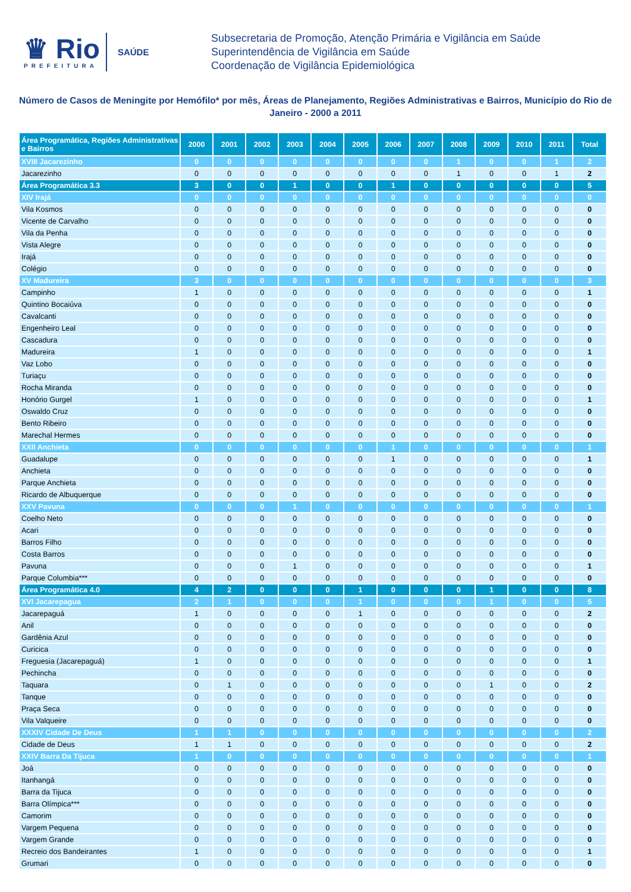♛ Rio
PREFEITURA
SAÚDE
Subsecretaria de Promoção, Atenção Primária e Vigilância em Saúde
Superintendência de Vigilância em Saúde
Coordenação de Vigilância Epidemiológica
Número de Casos de Meningite por Hemófilo* por mês, Áreas de Planejamento, Regiões Administrativas e Bairros, Município do Rio de Janeiro - 2000 a 2011
| Área Programática, Regiões Administrativas e Bairros | 2000 | 2001 | 2002 | 2003 | 2004 | 2005 | 2006 | 2007 | 2008 | 2009 | 2010 | 2011 | Total |
| --- | --- | --- | --- | --- | --- | --- | --- | --- | --- | --- | --- | --- | --- |
| XVIII Jacarezinho | 0 | 0 | 0 | 0 | 0 | 0 | 0 | 0 | 1 | 0 | 0 | 1 | 2 |
| Jacarezinho | 0 | 0 | 0 | 0 | 0 | 0 | 0 | 0 | 1 | 0 | 0 | 1 | 2 |
| Área Programática 3.3 | 3 | 0 | 0 | 1 | 0 | 0 | 1 | 0 | 0 | 0 | 0 | 0 | 5 |
| XIV Irajá | 0 | 0 | 0 | 0 | 0 | 0 | 0 | 0 | 0 | 0 | 0 | 0 | 0 |
| Vila Kosmos | 0 | 0 | 0 | 0 | 0 | 0 | 0 | 0 | 0 | 0 | 0 | 0 | 0 |
| Vicente de Carvalho | 0 | 0 | 0 | 0 | 0 | 0 | 0 | 0 | 0 | 0 | 0 | 0 | 0 |
| Vila da Penha | 0 | 0 | 0 | 0 | 0 | 0 | 0 | 0 | 0 | 0 | 0 | 0 | 0 |
| Vista Alegre | 0 | 0 | 0 | 0 | 0 | 0 | 0 | 0 | 0 | 0 | 0 | 0 | 0 |
| Irajá | 0 | 0 | 0 | 0 | 0 | 0 | 0 | 0 | 0 | 0 | 0 | 0 | 0 |
| Colégio | 0 | 0 | 0 | 0 | 0 | 0 | 0 | 0 | 0 | 0 | 0 | 0 | 0 |
| XV Madureira | 3 | 0 | 0 | 0 | 0 | 0 | 0 | 0 | 0 | 0 | 0 | 0 | 3 |
| Campinho | 1 | 0 | 0 | 0 | 0 | 0 | 0 | 0 | 0 | 0 | 0 | 0 | 1 |
| Quintino Bocaiúva | 0 | 0 | 0 | 0 | 0 | 0 | 0 | 0 | 0 | 0 | 0 | 0 | 0 |
| Cavalcanti | 0 | 0 | 0 | 0 | 0 | 0 | 0 | 0 | 0 | 0 | 0 | 0 | 0 |
| Engenheiro Leal | 0 | 0 | 0 | 0 | 0 | 0 | 0 | 0 | 0 | 0 | 0 | 0 | 0 |
| Cascadura | 0 | 0 | 0 | 0 | 0 | 0 | 0 | 0 | 0 | 0 | 0 | 0 | 0 |
| Madureira | 1 | 0 | 0 | 0 | 0 | 0 | 0 | 0 | 0 | 0 | 0 | 0 | 1 |
| Vaz Lobo | 0 | 0 | 0 | 0 | 0 | 0 | 0 | 0 | 0 | 0 | 0 | 0 | 0 |
| Turiaçu | 0 | 0 | 0 | 0 | 0 | 0 | 0 | 0 | 0 | 0 | 0 | 0 | 0 |
| Rocha Miranda | 0 | 0 | 0 | 0 | 0 | 0 | 0 | 0 | 0 | 0 | 0 | 0 | 0 |
| Honório Gurgel | 1 | 0 | 0 | 0 | 0 | 0 | 0 | 0 | 0 | 0 | 0 | 0 | 1 |
| Oswaldo Cruz | 0 | 0 | 0 | 0 | 0 | 0 | 0 | 0 | 0 | 0 | 0 | 0 | 0 |
| Bento Ribeiro | 0 | 0 | 0 | 0 | 0 | 0 | 0 | 0 | 0 | 0 | 0 | 0 | 0 |
| Marechal Hermes | 0 | 0 | 0 | 0 | 0 | 0 | 0 | 0 | 0 | 0 | 0 | 0 | 0 |
| XXII Anchieta | 0 | 0 | 0 | 0 | 0 | 0 | 1 | 0 | 0 | 0 | 0 | 0 | 1 |
| Guadalupe | 0 | 0 | 0 | 0 | 0 | 0 | 1 | 0 | 0 | 0 | 0 | 0 | 1 |
| Anchieta | 0 | 0 | 0 | 0 | 0 | 0 | 0 | 0 | 0 | 0 | 0 | 0 | 0 |
| Parque Anchieta | 0 | 0 | 0 | 0 | 0 | 0 | 0 | 0 | 0 | 0 | 0 | 0 | 0 |
| Ricardo de Albuquerque | 0 | 0 | 0 | 0 | 0 | 0 | 0 | 0 | 0 | 0 | 0 | 0 | 0 |
| XXV Pavuna | 0 | 0 | 0 | 1 | 0 | 0 | 0 | 0 | 0 | 0 | 0 | 0 | 1 |
| Coelho Neto | 0 | 0 | 0 | 0 | 0 | 0 | 0 | 0 | 0 | 0 | 0 | 0 | 0 |
| Acari | 0 | 0 | 0 | 0 | 0 | 0 | 0 | 0 | 0 | 0 | 0 | 0 | 0 |
| Barros Filho | 0 | 0 | 0 | 0 | 0 | 0 | 0 | 0 | 0 | 0 | 0 | 0 | 0 |
| Costa Barros | 0 | 0 | 0 | 0 | 0 | 0 | 0 | 0 | 0 | 0 | 0 | 0 | 0 |
| Pavuna | 0 | 0 | 0 | 1 | 0 | 0 | 0 | 0 | 0 | 0 | 0 | 0 | 1 |
| Parque Columbia*** | 0 | 0 | 0 | 0 | 0 | 0 | 0 | 0 | 0 | 0 | 0 | 0 | 0 |
| Área Programática 4.0 | 4 | 2 | 0 | 0 | 0 | 1 | 0 | 0 | 0 | 1 | 0 | 0 | 8 |
| XVI Jacarepagua | 2 | 1 | 0 | 0 | 0 | 1 | 0 | 0 | 0 | 1 | 0 | 0 | 5 |
| Jacarepaguá | 1 | 0 | 0 | 0 | 0 | 1 | 0 | 0 | 0 | 0 | 0 | 0 | 2 |
| Anil | 0 | 0 | 0 | 0 | 0 | 0 | 0 | 0 | 0 | 0 | 0 | 0 | 0 |
| Gardênia Azul | 0 | 0 | 0 | 0 | 0 | 0 | 0 | 0 | 0 | 0 | 0 | 0 | 0 |
| Curicica | 0 | 0 | 0 | 0 | 0 | 0 | 0 | 0 | 0 | 0 | 0 | 0 | 0 |
| Freguesia (Jacarepaguá) | 1 | 0 | 0 | 0 | 0 | 0 | 0 | 0 | 0 | 0 | 0 | 0 | 1 |
| Pechincha | 0 | 0 | 0 | 0 | 0 | 0 | 0 | 0 | 0 | 0 | 0 | 0 | 0 |
| Taquara | 0 | 1 | 0 | 0 | 0 | 0 | 0 | 0 | 0 | 1 | 0 | 0 | 2 |
| Tanque | 0 | 0 | 0 | 0 | 0 | 0 | 0 | 0 | 0 | 0 | 0 | 0 | 0 |
| Praça Seca | 0 | 0 | 0 | 0 | 0 | 0 | 0 | 0 | 0 | 0 | 0 | 0 | 0 |
| Vila Valqueire | 0 | 0 | 0 | 0 | 0 | 0 | 0 | 0 | 0 | 0 | 0 | 0 | 0 |
| XXXIV Cidade De Deus | 1 | 1 | 0 | 0 | 0 | 0 | 0 | 0 | 0 | 0 | 0 | 0 | 2 |
| Cidade de Deus | 1 | 1 | 0 | 0 | 0 | 0 | 0 | 0 | 0 | 0 | 0 | 0 | 2 |
| XXIV Barra Da Tijuca | 1 | 0 | 0 | 0 | 0 | 0 | 0 | 0 | 0 | 0 | 0 | 0 | 1 |
| Joá | 0 | 0 | 0 | 0 | 0 | 0 | 0 | 0 | 0 | 0 | 0 | 0 | 0 |
| Itanhangá | 0 | 0 | 0 | 0 | 0 | 0 | 0 | 0 | 0 | 0 | 0 | 0 | 0 |
| Barra da Tijuca | 0 | 0 | 0 | 0 | 0 | 0 | 0 | 0 | 0 | 0 | 0 | 0 | 0 |
| Barra Olímpica*** | 0 | 0 | 0 | 0 | 0 | 0 | 0 | 0 | 0 | 0 | 0 | 0 | 0 |
| Camorim | 0 | 0 | 0 | 0 | 0 | 0 | 0 | 0 | 0 | 0 | 0 | 0 | 0 |
| Vargem Pequena | 0 | 0 | 0 | 0 | 0 | 0 | 0 | 0 | 0 | 0 | 0 | 0 | 0 |
| Vargem Grande | 0 | 0 | 0 | 0 | 0 | 0 | 0 | 0 | 0 | 0 | 0 | 0 | 0 |
| Recreio dos Bandeirantes | 1 | 0 | 0 | 0 | 0 | 0 | 0 | 0 | 0 | 0 | 0 | 0 | 1 |
| Grumari | 0 | 0 | 0 | 0 | 0 | 0 | 0 | 0 | 0 | 0 | 0 | 0 | 0 |